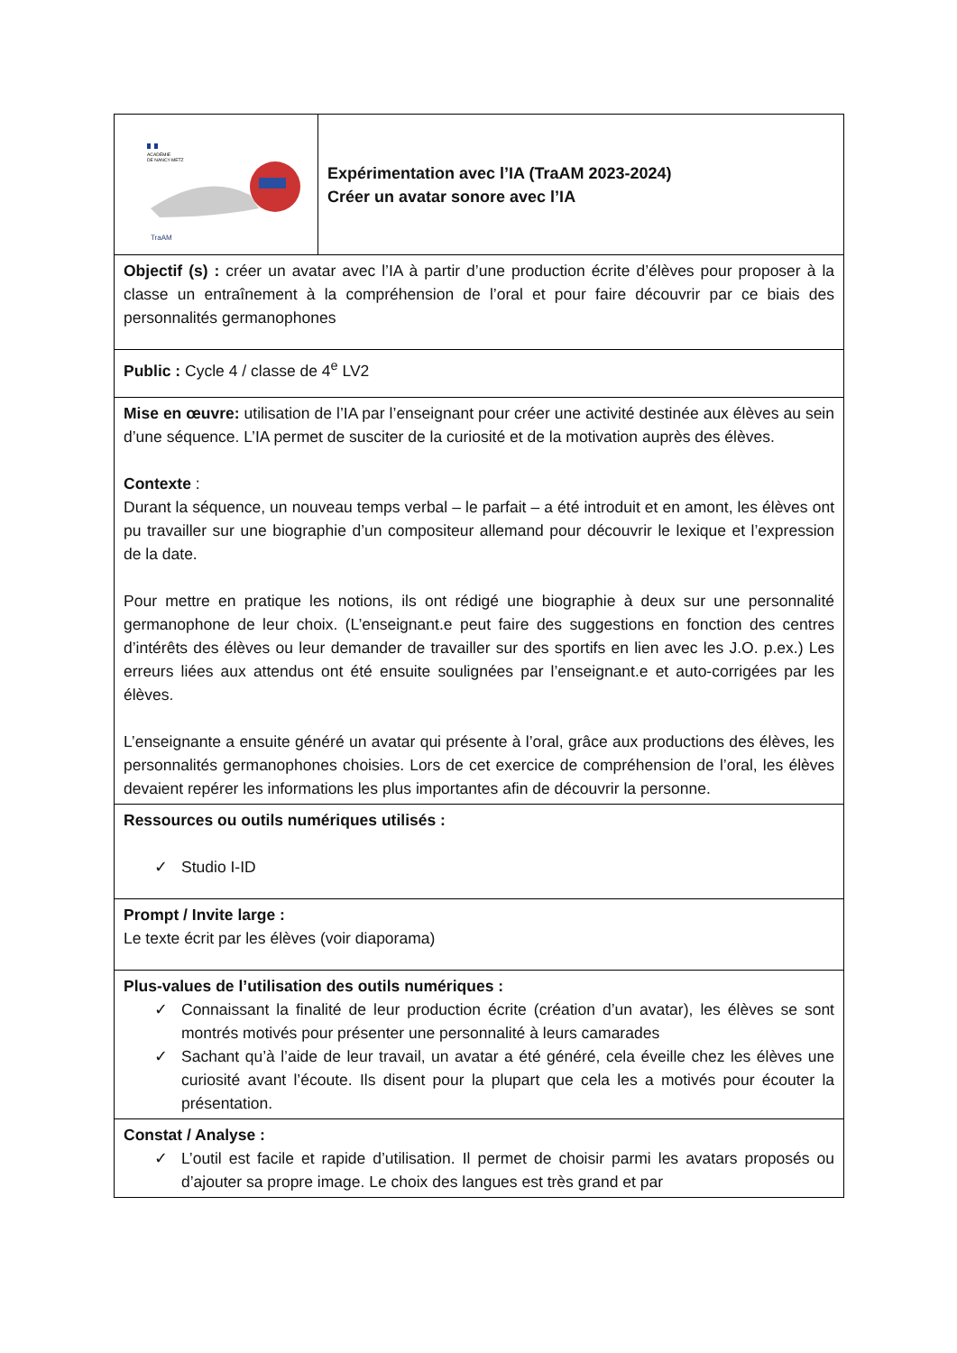| ACADÉMIE DE NANCY-METZ TraAM | Expérimentation avec l’IA (TraAM 2023-2024) Créer un avatar sonore avec l’IA |
| Objectif (s) : créer un avatar avec l’IA à partir d’une production écrite d’élèves pour proposer à la classe un entraînement à la compréhension de l’oral et pour faire découvrir par ce biais des personnalités germanophones | |
| Public : Cycle 4 / classe de 4<sup>e</sup> LV2 | |
| Mise en œuvre: utilisation de l’IA par l’enseignant pour créer une activité destinée aux élèves au sein d’une séquence. L’IA permet de susciter de la curiosité et de la motivation auprès des élèves. Contexte : Durant la séquence, un nouveau temps verbal – le parfait – a été introduit et en amont, les élèves ont pu travailler sur une biographie d’un compositeur allemand pour découvrir le lexique et l’expression de la date. Pour mettre en pratique les notions, ils ont rédigé une biographie à deux sur une personnalité germanophone de leur choix. (L’enseignant.e peut faire des suggestions en fonction des centres d’intérêts des élèves ou leur demander de travailler sur des sportifs en lien avec les J.O. p.ex.) Les erreurs liées aux attendus ont été ensuite soulignées par l’enseignant.e et auto-corrigées par les élèves. L’enseignante a ensuite généré un avatar qui présente à l’oral, grâce aux productions des élèves, les personnalités germanophones choisies. Lors de cet exercice de compréhension de l’oral, les élèves devaient repérer les informations les plus importantes afin de découvrir la personne. | |
| Ressources ou outils numériques utilisés : ✓ Studio I-ID | |
| Prompt / Invite large : Le texte écrit par les élèves (voir diaporama) | |
| Plus-values de l’utilisation des outils numériques : ✓ Connaissant la finalité de leur production écrite (création d’un avatar), les élèves se sont montrés motivés pour présenter une personnalité à leurs camarades ✓ Sachant qu’à l’aide de leur travail, un avatar a été généré, cela éveille chez les élèves une curiosité avant l’écoute. Ils disent pour la plupart que cela les a motivés pour écouter la présentation. | |
| Constat / Analyse : ✓ L’outil est facile et rapide d’utilisation. Il permet de choisir parmi les avatars proposés ou d’ajouter sa propre image. Le choix des langues est très grand et par | |